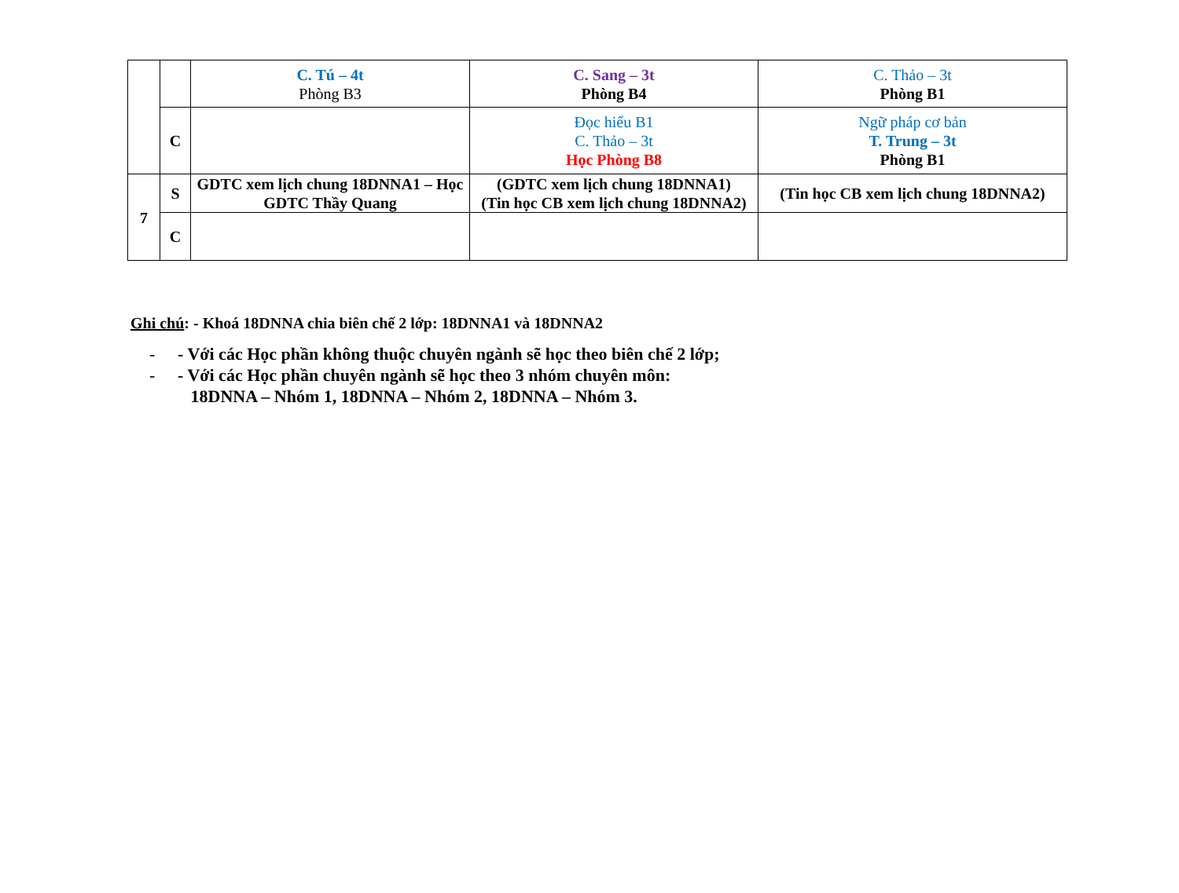| | | C. Tú – 4t Phòng B3 | C. Sang – 3t Phòng B4 | C. Thảo – 3t Phòng B1 |
| | C | | Đọc hiểu B1 C. Thảo – 3t Học Phòng B8 | Ngữ pháp cơ bản T. Trung – 3t Phòng B1 |
| 7 | S | GDTC xem lịch chung 18DNNA1 – Học GDTC Thầy Quang | (GDTC xem lịch chung 18DNNA1) (Tin học CB xem lịch chung 18DNNA2) | (Tin học CB xem lịch chung 18DNNA2) |
| | C | | | |
Ghi chú: - Khoá 18DNNA chia biên chế 2 lớp: 18DNNA1 và 18DNNA2
- - Với các Học phần không thuộc chuyên ngành sẽ học theo biên chế 2 lớp;
- - Với các Học phần chuyên ngành sẽ học theo 3 nhóm chuyên môn:
18DNNA – Nhóm 1, 18DNNA – Nhóm 2, 18DNNA – Nhóm 3.